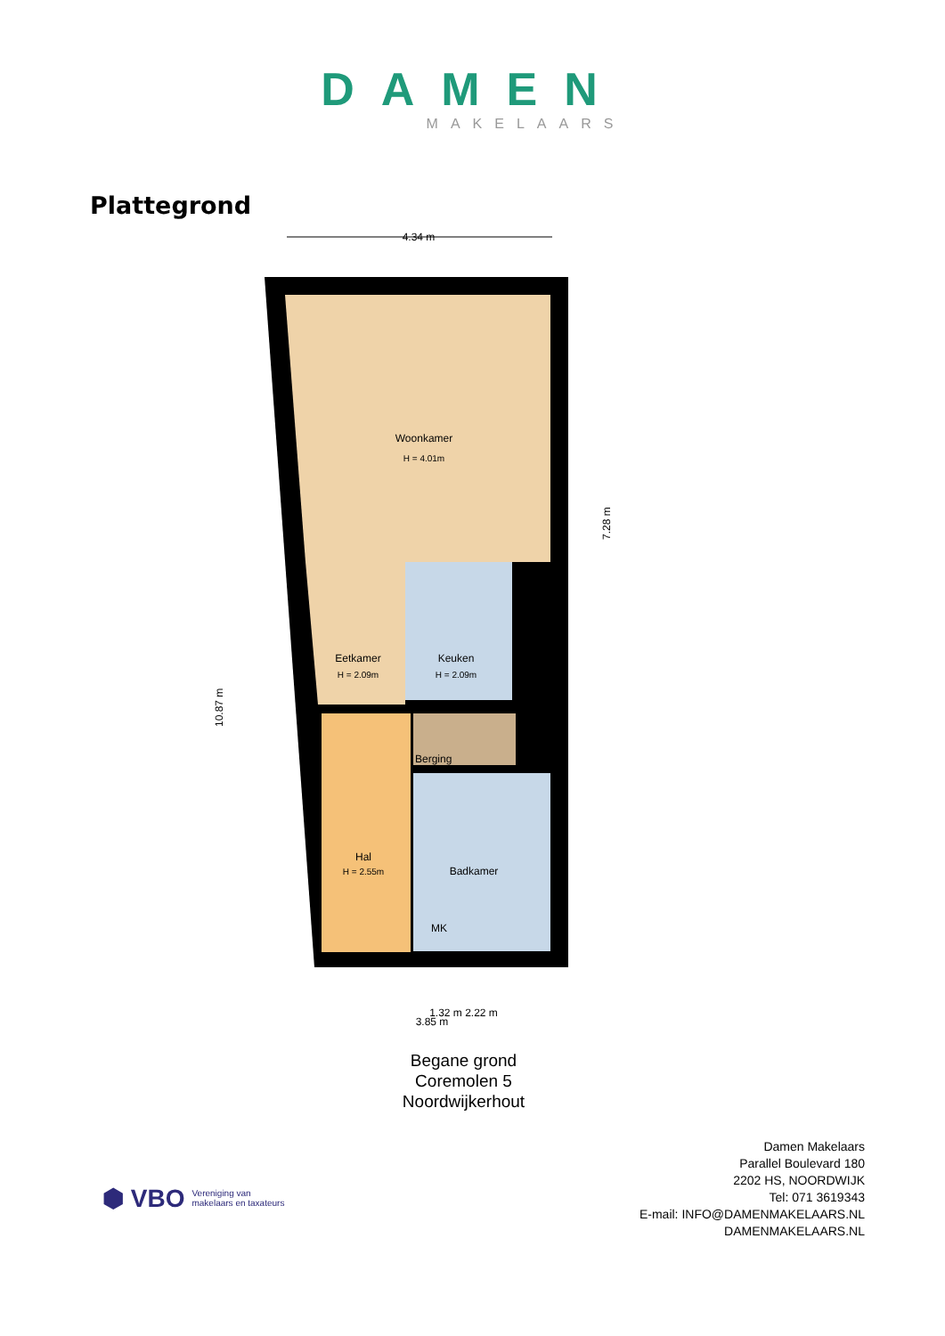DAMEN
MAKELAARS
Plattegrond
4.34 m
Woonkamer
H = 4.01m
Eetkamer
H = 2.09m
Keuken
H = 2.09m
Berging
Hal
H = 2.55m
Badkamer
MK
3.85 m
10.87 m
7.28 m
1.32 m 2.22 m
Begane grond
Coremolen 5
Noordwijkerhout
⬢ VBO Vereniging van
makelaars en taxateurs
Damen Makelaars
Parallel Boulevard 180
2202 HS, NOORDWIJK
Tel: 071 3619343
E-mail: INFO@DAMENMAKELAARS.NL
DAMENMAKELAARS.NL